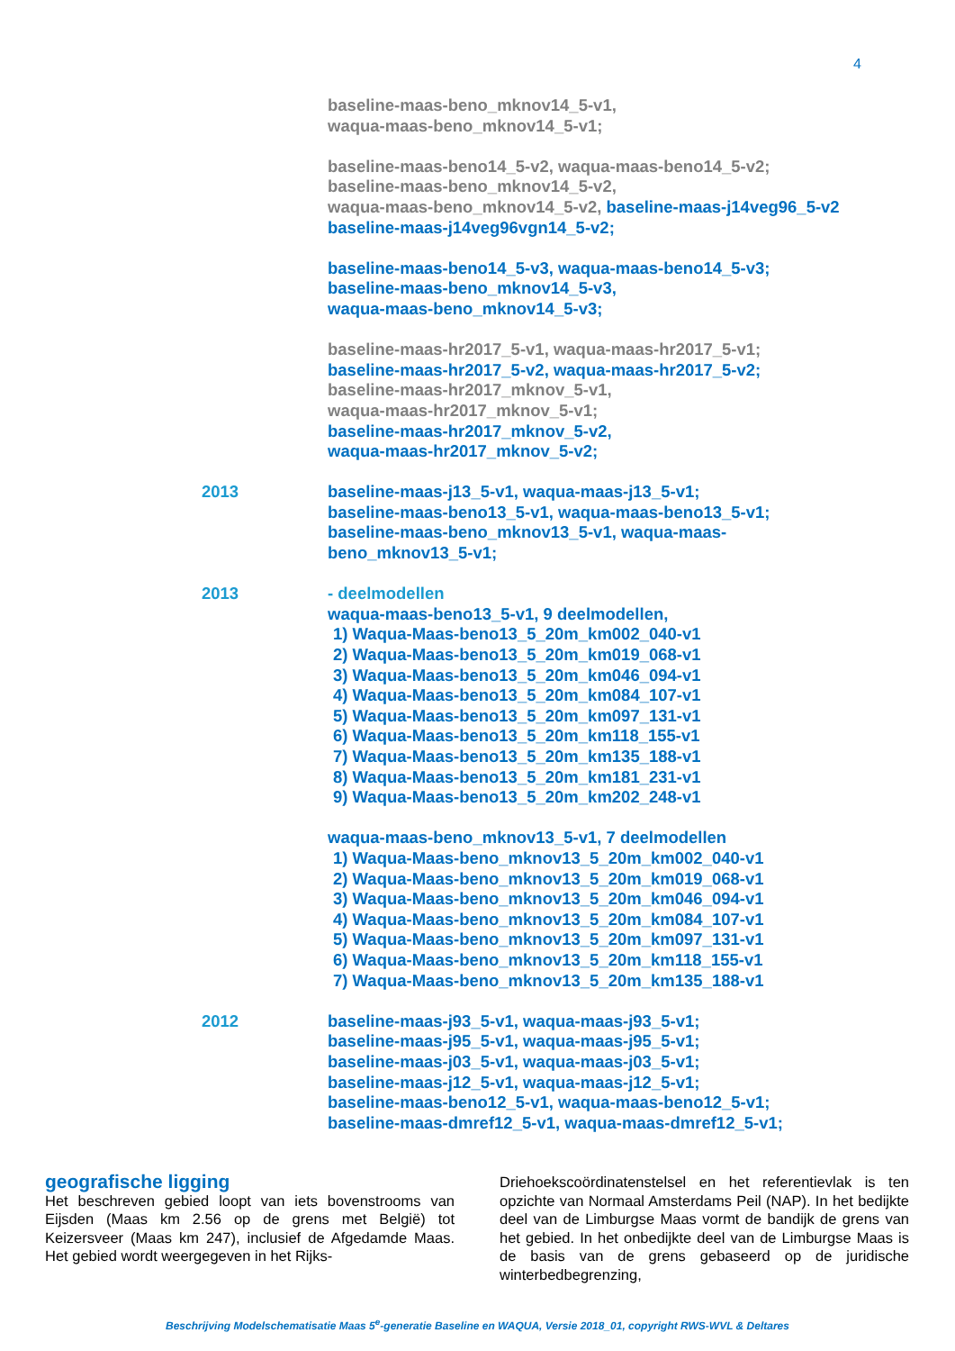4
baseline-maas-beno_mknov14_5-v1,
waqua-maas-beno_mknov14_5-v1;
baseline-maas-beno14_5-v2, waqua-maas-beno14_5-v2;
baseline-maas-beno_mknov14_5-v2,
waqua-maas-beno_mknov14_5-v2, baseline-maas-j14veg96_5-v2
baseline-maas-j14veg96vgn14_5-v2;
baseline-maas-beno14_5-v3, waqua-maas-beno14_5-v3;
baseline-maas-beno_mknov14_5-v3,
waqua-maas-beno_mknov14_5-v3;
baseline-maas-hr2017_5-v1, waqua-maas-hr2017_5-v1;
baseline-maas-hr2017_5-v2, waqua-maas-hr2017_5-v2;
baseline-maas-hr2017_mknov_5-v1,
waqua-maas-hr2017_mknov_5-v1;
baseline-maas-hr2017_mknov_5-v2,
waqua-maas-hr2017_mknov_5-v2;
2013
baseline-maas-j13_5-v1, waqua-maas-j13_5-v1;
baseline-maas-beno13_5-v1, waqua-maas-beno13_5-v1;
baseline-maas-beno_mknov13_5-v1, waqua-maas-
beno_mknov13_5-v1;
2013
- deelmodellen
waqua-maas-beno13_5-v1, 9 deelmodellen,
1) Waqua-Maas-beno13_5_20m_km002_040-v1
2) Waqua-Maas-beno13_5_20m_km019_068-v1
3) Waqua-Maas-beno13_5_20m_km046_094-v1
4) Waqua-Maas-beno13_5_20m_km084_107-v1
5) Waqua-Maas-beno13_5_20m_km097_131-v1
6) Waqua-Maas-beno13_5_20m_km118_155-v1
7) Waqua-Maas-beno13_5_20m_km135_188-v1
8) Waqua-Maas-beno13_5_20m_km181_231-v1
9) Waqua-Maas-beno13_5_20m_km202_248-v1
waqua-maas-beno_mknov13_5-v1, 7 deelmodellen
1) Waqua-Maas-beno_mknov13_5_20m_km002_040-v1
2) Waqua-Maas-beno_mknov13_5_20m_km019_068-v1
3) Waqua-Maas-beno_mknov13_5_20m_km046_094-v1
4) Waqua-Maas-beno_mknov13_5_20m_km084_107-v1
5) Waqua-Maas-beno_mknov13_5_20m_km097_131-v1
6) Waqua-Maas-beno_mknov13_5_20m_km118_155-v1
7) Waqua-Maas-beno_mknov13_5_20m_km135_188-v1
2012
baseline-maas-j93_5-v1, waqua-maas-j93_5-v1;
baseline-maas-j95_5-v1, waqua-maas-j95_5-v1;
baseline-maas-j03_5-v1, waqua-maas-j03_5-v1;
baseline-maas-j12_5-v1, waqua-maas-j12_5-v1;
baseline-maas-beno12_5-v1, waqua-maas-beno12_5-v1;
baseline-maas-dmref12_5-v1, waqua-maas-dmref12_5-v1;
geografische ligging
Het beschreven gebied loopt van iets bovenstrooms van Eijsden (Maas km 2.56 op de grens met België) tot Keizersveer (Maas km 247), inclusief de Afgedamde Maas. Het gebied wordt weergegeven in het Rijks-
Driehoekscoördinatenstelsel en het referentievlak is ten opzichte van Normaal Amsterdams Peil (NAP). In het bedijkte deel van de Limburgse Maas vormt de bandijk de grens van het gebied. In het onbedijkte deel van de Limburgse Maas is de basis van de grens gebaseerd op de juridische winterbedbegrenzing,
Beschrijving Modelschematisatie Maas 5<sup>e</sup>-generatie Baseline en WAQUA, Versie 2018_01, copyright RWS-WVL & Deltares